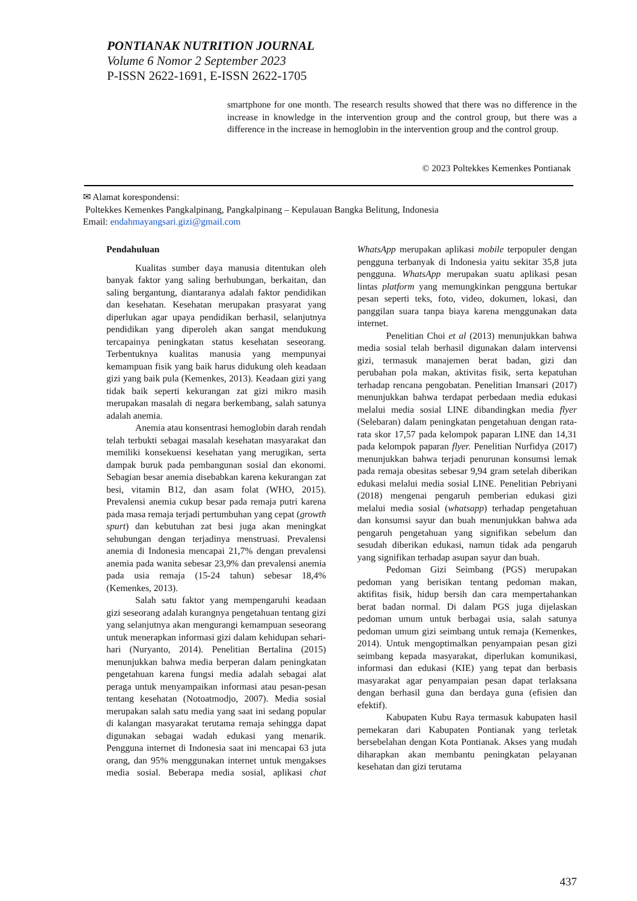PONTIANAK NUTRITION JOURNAL
Volume 6 Nomor 2 September 2023
P-ISSN 2622-1691, E-ISSN 2622-1705
smartphone for one month. The research results showed that there was no difference in the increase in knowledge in the intervention group and the control group, but there was a difference in the increase in hemoglobin in the intervention group and the control group.
© 2023 Poltekkes Kemenkes Pontianak
✉ Alamat korespondensi:
Poltekkes Kemenkes Pangkalpinang, Pangkalpinang – Kepulauan Bangka Belitung, Indonesia
Email: endahmayangsari.gizi@gmail.com
Pendahuluan
Kualitas sumber daya manusia ditentukan oleh banyak faktor yang saling berhubungan, berkaitan, dan saling bergantung, diantaranya adalah faktor pendidikan dan kesehatan. Kesehatan merupakan prasyarat yang diperlukan agar upaya pendidikan berhasil, selanjutnya pendidikan yang diperoleh akan sangat mendukung tercapainya peningkatan status kesehatan seseorang. Terbentuknya kualitas manusia yang mempunyai kemampuan fisik yang baik harus didukung oleh keadaan gizi yang baik pula (Kemenkes, 2013). Keadaan gizi yang tidak baik seperti kekurangan zat gizi mikro masih merupakan masalah di negara berkembang, salah satunya adalah anemia.
Anemia atau konsentrasi hemoglobin darah rendah telah terbukti sebagai masalah kesehatan masyarakat dan memiliki konsekuensi kesehatan yang merugikan, serta dampak buruk pada pembangunan sosial dan ekonomi. Sebagian besar anemia disebabkan karena kekurangan zat besi, vitamin B12, dan asam folat (WHO, 2015). Prevalensi anemia cukup besar pada remaja putri karena pada masa remaja terjadi pertumbuhan yang cepat (growth spurt) dan kebutuhan zat besi juga akan meningkat sehubungan dengan terjadinya menstruasi. Prevalensi anemia di Indonesia mencapai 21,7% dengan prevalensi anemia pada wanita sebesar 23,9% dan prevalensi anemia pada usia remaja (15-24 tahun) sebesar 18,4% (Kemenkes, 2013).
Salah satu faktor yang mempengaruhi keadaan gizi seseorang adalah kurangnya pengetahuan tentang gizi yang selanjutnya akan mengurangi kemampuan seseorang untuk menerapkan informasi gizi dalam kehidupan sehari-hari (Nuryanto, 2014). Penelitian Bertalina (2015) menunjukkan bahwa media berperan dalam peningkatan pengetahuan karena fungsi media adalah sebagai alat peraga untuk menyampaikan informasi atau pesan-pesan tentang kesehatan (Notoatmodjo, 2007). Media sosial merupakan salah satu media yang saat ini sedang popular di kalangan masyarakat terutama remaja sehingga dapat digunakan sebagai wadah edukasi yang menarik. Pengguna internet di Indonesia saat ini mencapai 63 juta orang, dan 95% menggunakan internet untuk mengakses media sosial. Beberapa media sosial, aplikasi chat WhatsApp merupakan aplikasi mobile terpopuler dengan pengguna terbanyak di Indonesia yaitu sekitar 35,8 juta pengguna. WhatsApp merupakan suatu aplikasi pesan lintas platform yang memungkinkan pengguna bertukar pesan seperti teks, foto, video, dokumen, lokasi, dan panggilan suara tanpa biaya karena menggunakan data internet.
Penelitian Choi et al (2013) menunjukkan bahwa media sosial telah berhasil digunakan dalam intervensi gizi, termasuk manajemen berat badan, gizi dan perubahan pola makan, aktivitas fisik, serta kepatuhan terhadap rencana pengobatan. Penelitian Imansari (2017) menunjukkan bahwa terdapat perbedaan media edukasi melalui media sosial LINE dibandingkan media flyer (Selebaran) dalam peningkatan pengetahuan dengan rata-rata skor 17,57 pada kelompok paparan LINE dan 14,31 pada kelompok paparan flyer. Penelitian Nurfidya (2017) menunjukkan bahwa terjadi penurunan konsumsi lemak pada remaja obesitas sebesar 9,94 gram setelah diberikan edukasi melalui media sosial LINE. Penelitian Pebriyani (2018) mengenai pengaruh pemberian edukasi gizi melalui media sosial (whatsapp) terhadap pengetahuan dan konsumsi sayur dan buah menunjukkan bahwa ada pengaruh pengetahuan yang signifikan sebelum dan sesudah diberikan edukasi, namun tidak ada pengaruh yang signifikan terhadap asupan sayur dan buah.
Pedoman Gizi Seimbang (PGS) merupakan pedoman yang berisikan tentang pedoman makan, aktifitas fisik, hidup bersih dan cara mempertahankan berat badan normal. Di dalam PGS juga dijelaskan pedoman umum untuk berbagai usia, salah satunya pedoman umum gizi seimbang untuk remaja (Kemenkes, 2014). Untuk mengoptimalkan penyampaian pesan gizi seimbang kepada masyarakat, diperlukan komunikasi, informasi dan edukasi (KIE) yang tepat dan berbasis masyarakat agar penyampaian pesan dapat terlaksana dengan berhasil guna dan berdaya guna (efisien dan efektif).
Kabupaten Kubu Raya termasuk kabupaten hasil pemekaran dari Kabupaten Pontianak yang terletak bersebelahan dengan Kota Pontianak. Akses yang mudah diharapkan akan membantu peningkatan pelayanan kesehatan dan gizi terutama
437